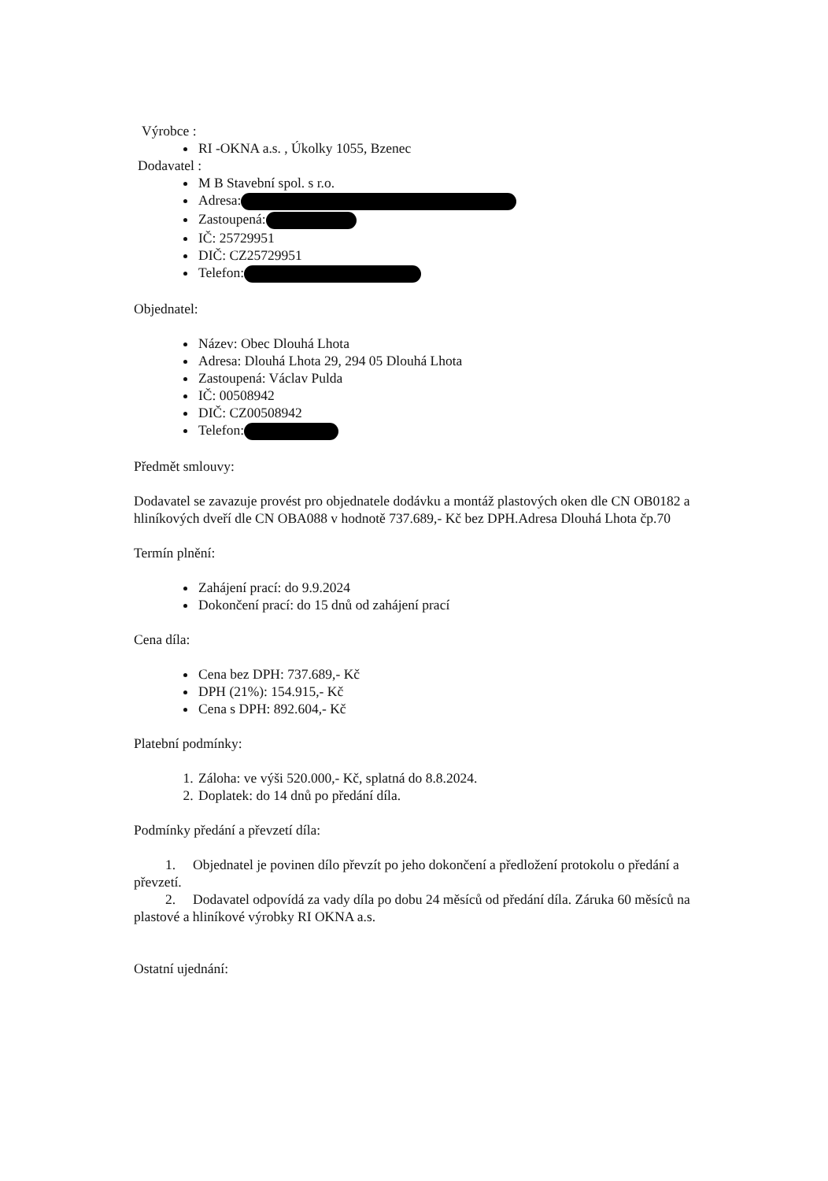Výrobce :
RI -OKNA a.s. , Úkolky 1055, Bzenec
Dodavatel :
M B Stavební spol. s r.o.
Adresa:
Zastoupená:
IČ: 25729951
DIČ: CZ25729951
Telefon:
Objednatel:
Název: Obec Dlouhá Lhota
Adresa: Dlouhá Lhota 29, 294 05 Dlouhá Lhota
Zastoupená: Václav Pulda
IČ: 00508942
DIČ: CZ00508942
Telefon:
Předmět smlouvy:
Dodavatel se zavazuje provést pro objednatele dodávku a montáž plastových oken dle CN OB0182 a hliníkových dveří dle CN OBA088 v hodnotě 737.689,- Kč bez DPH.Adresa Dlouhá Lhota čp.70
Termín plnění:
Zahájení prací: do 9.9.2024
Dokončení prací: do 15 dnů od zahájení prací
Cena díla:
Cena bez DPH: 737.689,- Kč
DPH (21%): 154.915,- Kč
Cena s DPH: 892.604,- Kč
Platební podmínky:
1. Záloha: ve výši 520.000,- Kč, splatná do 8.8.2024.
2. Doplatek: do 14 dnů po předání díla.
Podmínky předání a převzetí díla:
1. Objednatel je povinen dílo převzít po jeho dokončení a předložení protokolu o předání a převzetí.
2. Dodavatel odpovídá za vady díla po dobu 24 měsíců od předání díla. Záruka 60 měsíců na plastové a hliníkové výrobky RI OKNA a.s.
Ostatní ujednání: